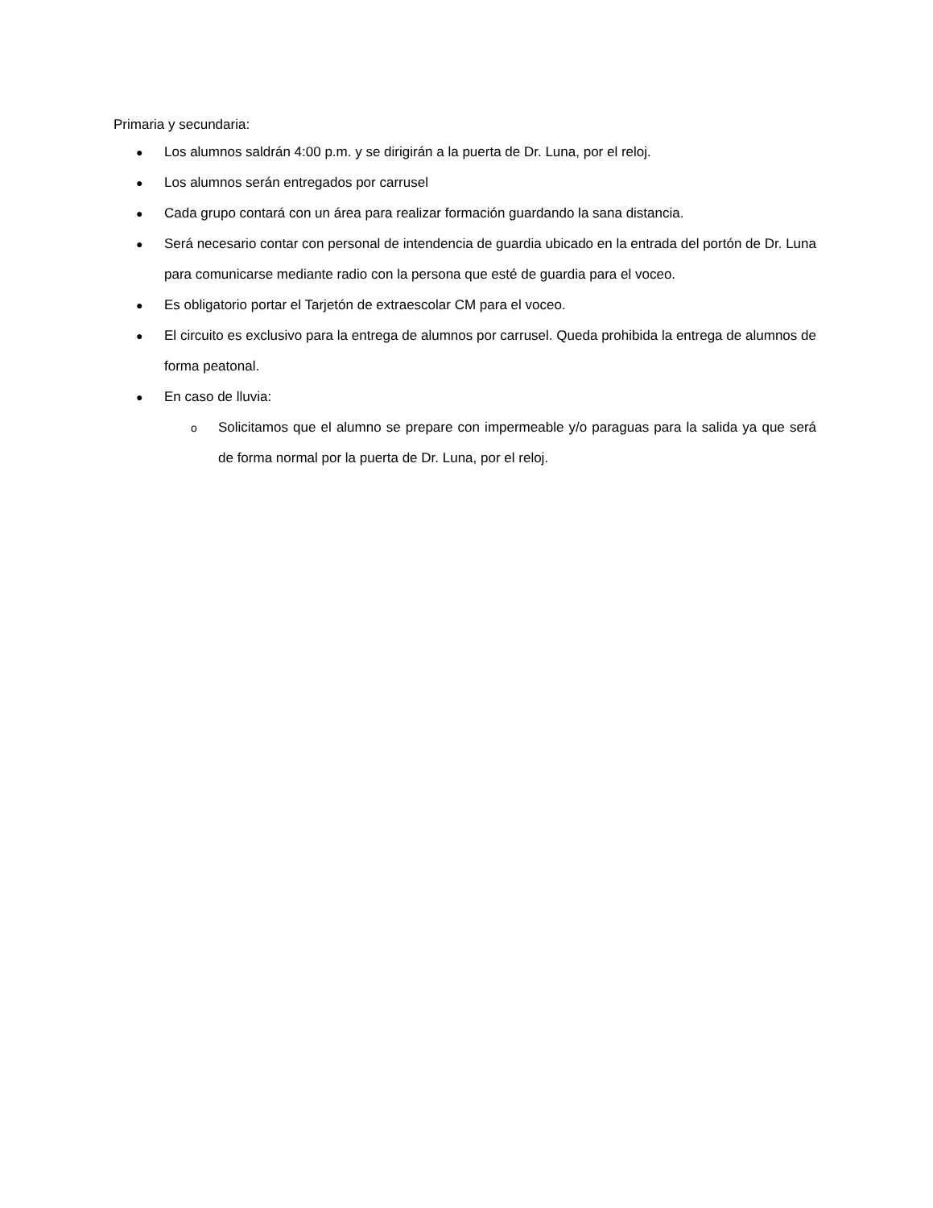Primaria y secundaria:
● Los alumnos saldrán 4:00 p.m. y se dirigirán a la puerta de Dr. Luna, por el reloj.
● Los alumnos serán entregados por carrusel
● Cada grupo contará con un área para realizar formación guardando la sana distancia.
● Será necesario contar con personal de intendencia de guardia ubicado en la entrada del portón de Dr. Luna para comunicarse mediante radio con la persona que esté de guardia para el voceo.
● Es obligatorio portar el Tarjetón de extraescolar CM para el voceo.
● El circuito es exclusivo para la entrega de alumnos por carrusel. Queda prohibida la entrega de alumnos de forma peatonal.
● En caso de lluvia:
o Solicitamos que el alumno se prepare con impermeable y/o paraguas para la salida ya que será de forma normal por la puerta de Dr. Luna, por el reloj.